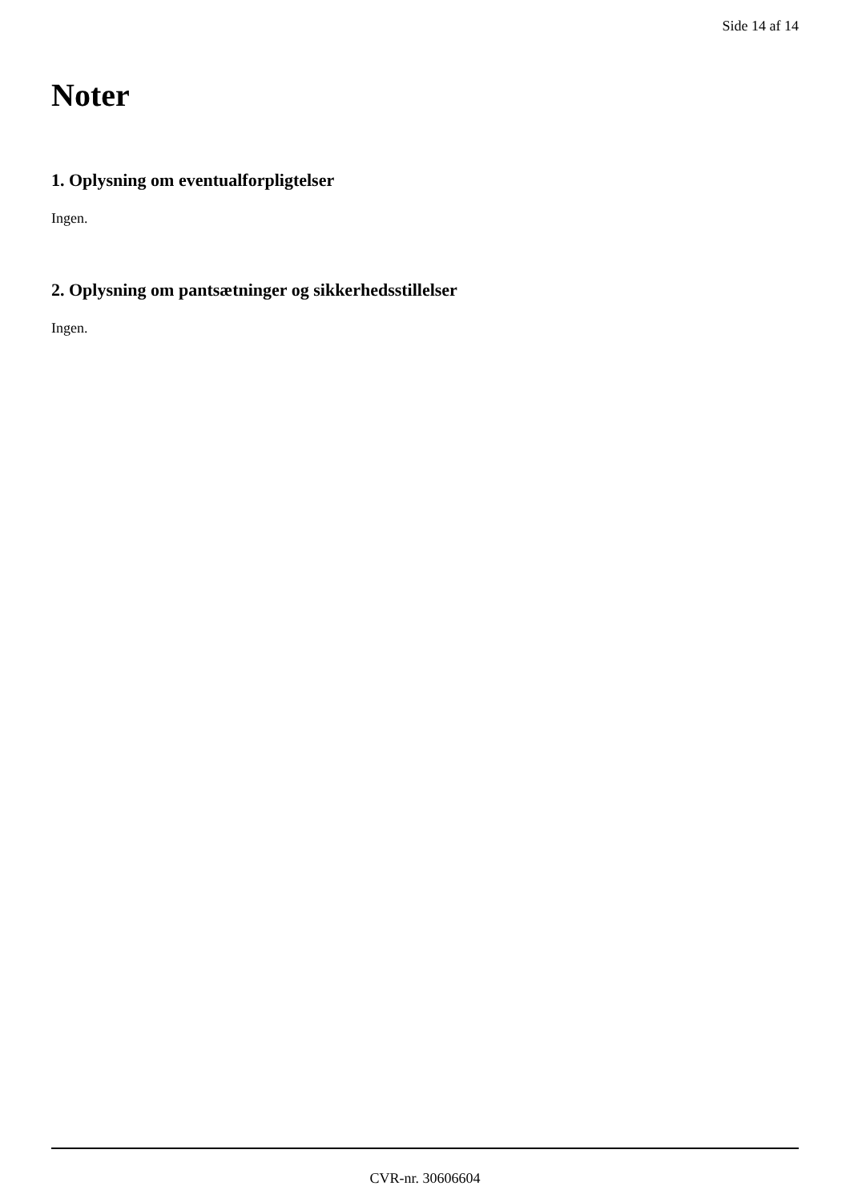Side 14 af 14
Noter
1. Oplysning om eventualforpligtelser
Ingen.
2. Oplysning om pantsætninger og sikkerhedsstillelser
Ingen.
CVR-nr. 30606604